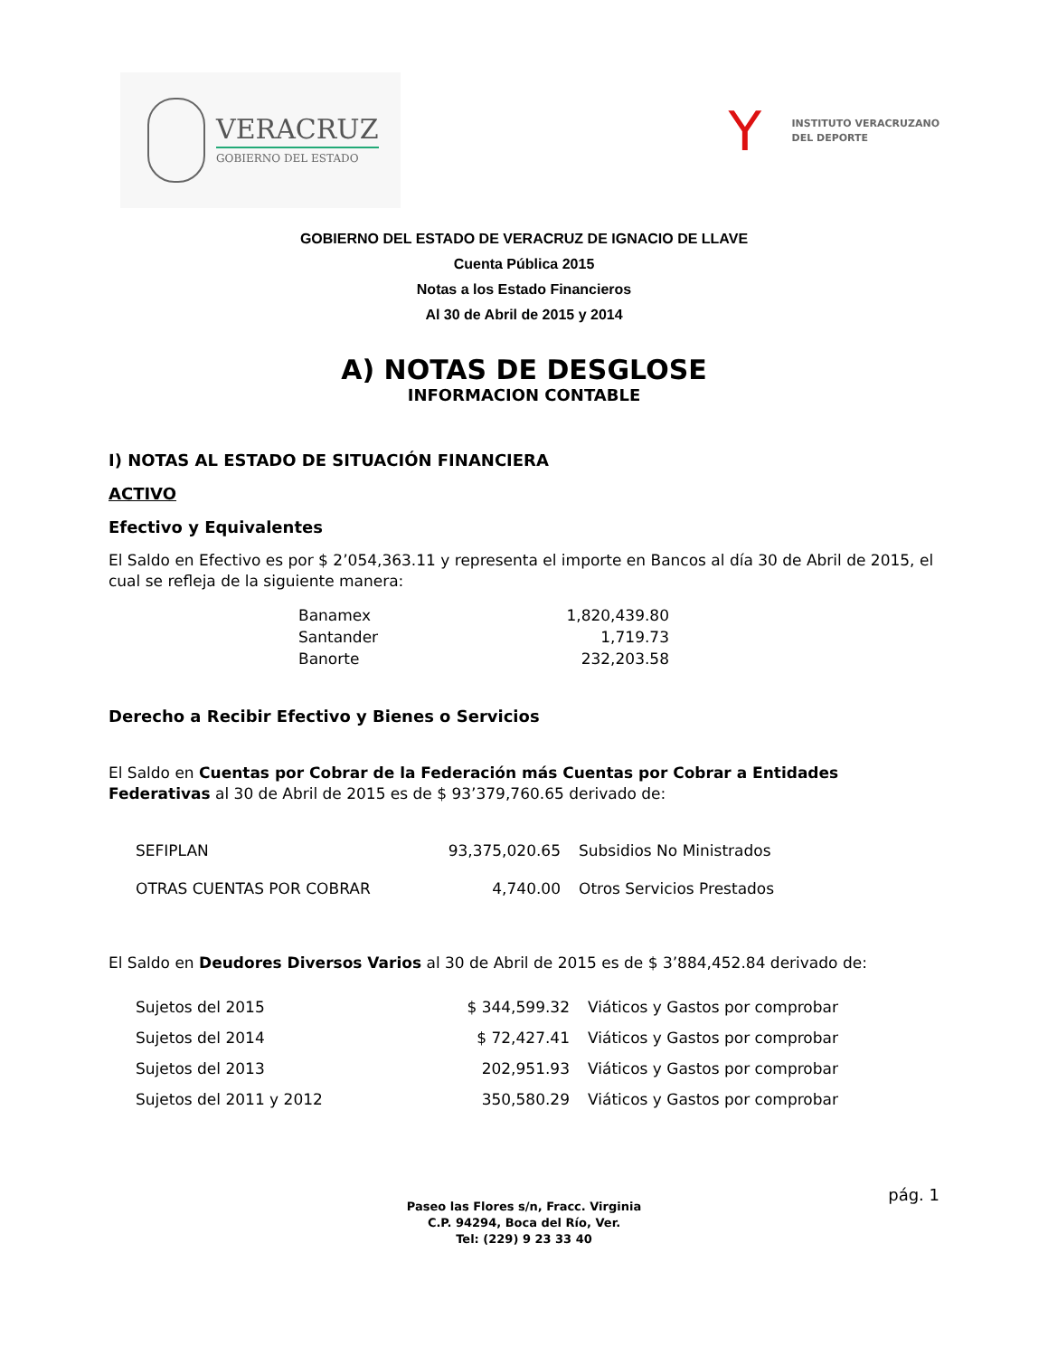VERACRUZ
GOBIERNO DEL ESTADO
Y
INSTITUTO VERACRUZANO
DEL DEPORTE
GOBIERNO DEL ESTADO DE VERACRUZ DE IGNACIO DE LLAVE
Cuenta Pública 2015
Notas a los Estado Financieros
Al 30 de Abril de 2015 y 2014
A) NOTAS DE DESGLOSE
INFORMACION CONTABLE
I) NOTAS AL ESTADO DE SITUACIÓN FINANCIERA
ACTIVO
Efectivo y Equivalentes
El Saldo en Efectivo es por $ 2’054,363.11 y representa el importe en Bancos al día 30 de Abril de 2015, el cual se refleja de la siguiente manera:
| Banamex | 1,820,439.80 |
| Santander | 1,719.73 |
| Banorte | 232,203.58 |
Derecho a Recibir Efectivo y Bienes o Servicios
El Saldo en Cuentas por Cobrar de la Federación más Cuentas por Cobrar a Entidades Federativas al 30 de Abril de 2015 es de $ 93’379,760.65 derivado de:
| SEFIPLAN | 93,375,020.65 | Subsidios No Ministrados |
| OTRAS CUENTAS POR COBRAR | 4,740.00 | Otros Servicios Prestados |
El Saldo en Deudores Diversos Varios al 30 de Abril de 2015 es de $ 3’884,452.84 derivado de:
| Sujetos del 2015 | $ 344,599.32 | Viáticos y Gastos por comprobar |
| Sujetos del 2014 | $ 72,427.41 | Viáticos y Gastos por comprobar |
| Sujetos del 2013 | 202,951.93 | Viáticos y Gastos por comprobar |
| Sujetos del 2011 y 2012 | 350,580.29 | Viáticos y Gastos por comprobar |
pág. 1
Paseo las Flores s/n, Fracc. Virginia
C.P. 94294, Boca del Río, Ver.
Tel: (229) 9 23 33 40